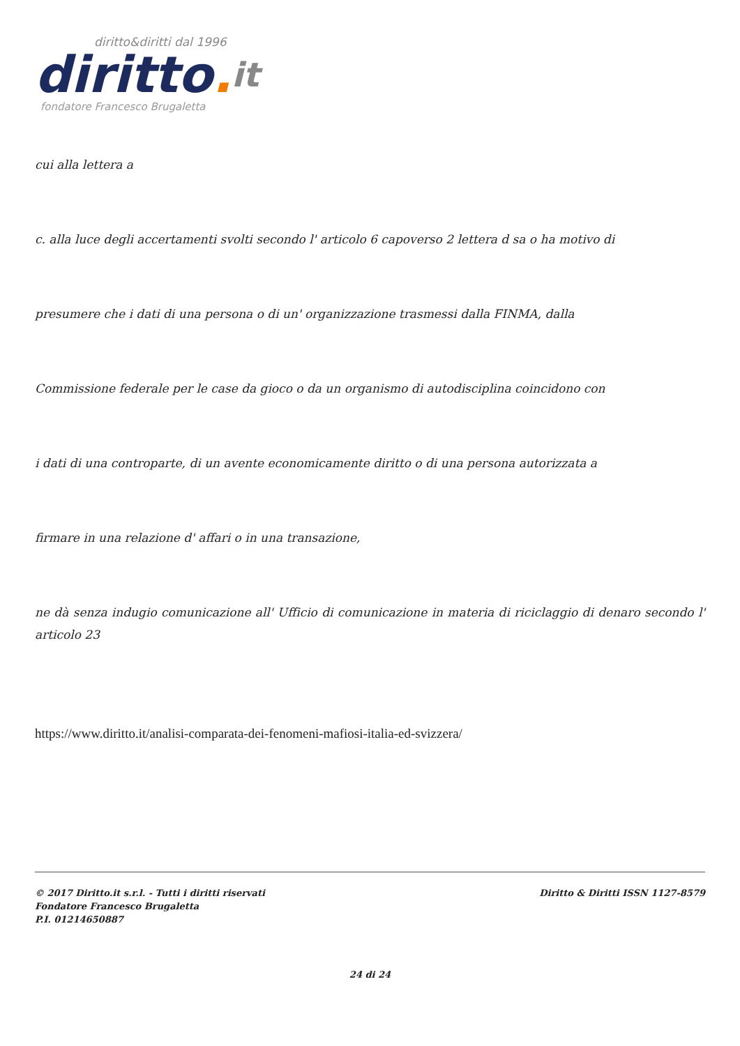diritto&diritti dal 1996
diritto. it
fondatore Francesco Brugaletta
cui alla lettera a
c. alla luce degli accertamenti svolti secondo l' articolo 6 capoverso 2 lettera d sa o ha motivo di
presumere che i dati di una persona o di un' organizzazione trasmessi dalla FINMA, dalla
Commissione federale per le case da gioco o da un organismo di autodisciplina coincidono con
i dati di una controparte, di un avente economicamente diritto o di una persona autorizzata a
firmare in una relazione d' affari o in una transazione,
ne dà senza indugio comunicazione all' Ufficio di comunicazione in materia di riciclaggio di denaro secondo l' articolo 23
https://www.diritto.it/analisi-comparata-dei-fenomeni-mafiosi-italia-ed-svizzera/
© 2017 Diritto.it s.r.l. - Tutti i diritti riservati
Fondatore Francesco Brugaletta
P.I. 01214650887
Diritto & Diritti ISSN 1127-8579
24 di 24